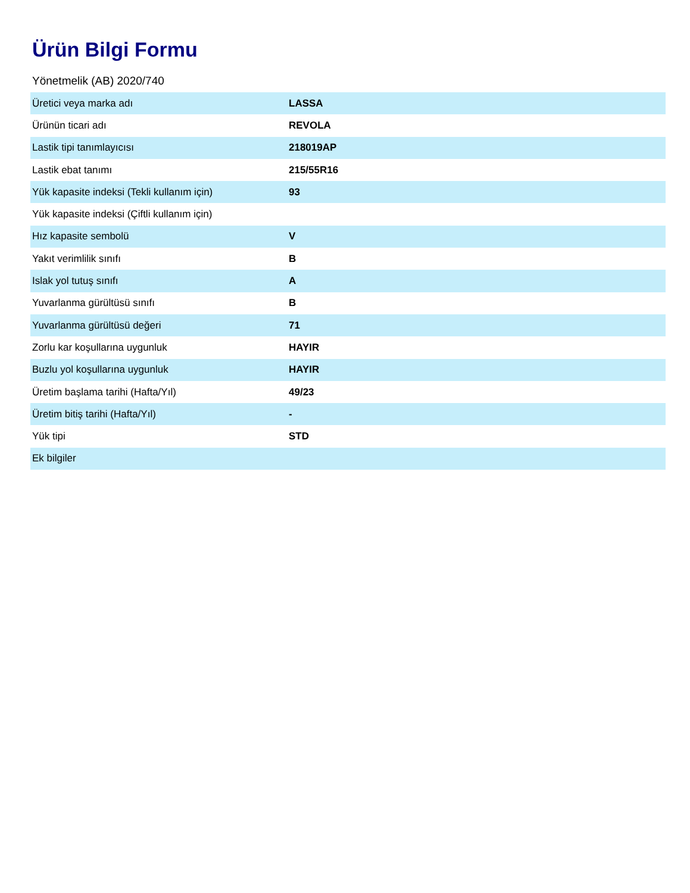Ürün Bilgi Formu
Yönetmelik (AB) 2020/740
| Üretici veya marka adı | LASSA |
| Ürünün ticari adı | REVOLA |
| Lastik tipi tanımlayıcısı | 218019AP |
| Lastik ebat tanımı | 215/55R16 |
| Yük kapasite indeksi (Tekli kullanım için) | 93 |
| Yük kapasite indeksi (Çiftli kullanım için) | |
| Hız kapasite sembolü | V |
| Yakıt verimlilik sınıfı | B |
| Islak yol tutuş sınıfı | A |
| Yuvarlanma gürültüsü sınıfı | B |
| Yuvarlanma gürültüsü değeri | 71 |
| Zorlu kar koşullarına uygunluk | HAYIR |
| Buzlu yol koşullarına uygunluk | HAYIR |
| Üretim başlama tarihi (Hafta/Yıl) | 49/23 |
| Üretim bitiş tarihi (Hafta/Yıl) | - |
| Yük tipi | STD |
| Ek bilgiler | |